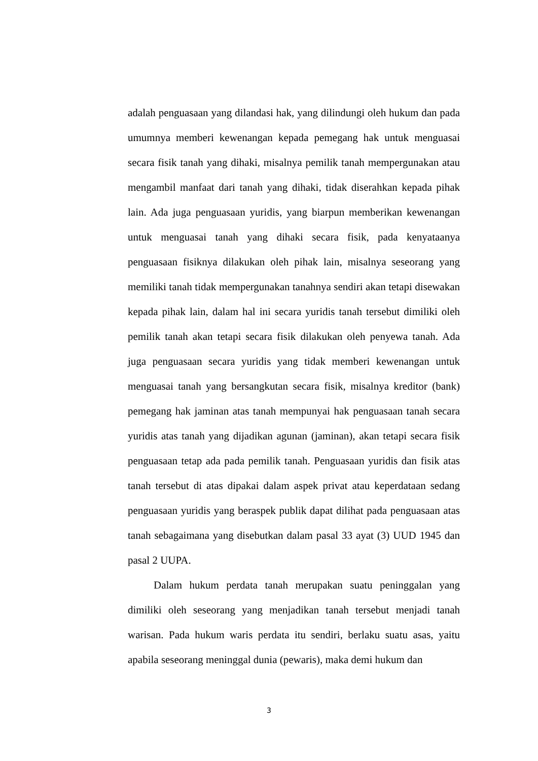adalah penguasaan yang dilandasi hak, yang dilindungi oleh hukum dan pada umumnya memberi kewenangan kepada pemegang hak untuk menguasai secara fisik tanah yang dihaki, misalnya pemilik tanah mempergunakan atau mengambil manfaat dari tanah yang dihaki, tidak diserahkan kepada pihak lain. Ada juga penguasaan yuridis, yang biarpun memberikan kewenangan untuk menguasai tanah yang dihaki secara fisik, pada kenyataanya penguasaan fisiknya dilakukan oleh pihak lain, misalnya seseorang yang memiliki tanah tidak mempergunakan tanahnya sendiri akan tetapi disewakan kepada pihak lain, dalam hal ini secara yuridis tanah tersebut dimiliki oleh pemilik tanah akan tetapi secara fisik dilakukan oleh penyewa tanah. Ada juga penguasaan secara yuridis yang tidak memberi kewenangan untuk menguasai tanah yang bersangkutan secara fisik, misalnya kreditor (bank) pemegang hak jaminan atas tanah mempunyai hak penguasaan tanah secara yuridis atas tanah yang dijadikan agunan (jaminan), akan tetapi secara fisik penguasaan tetap ada pada pemilik tanah. Penguasaan yuridis dan fisik atas tanah tersebut di atas dipakai dalam aspek privat atau keperdataan sedang penguasaan yuridis yang beraspek publik dapat dilihat pada penguasaan atas tanah sebagaimana yang disebutkan dalam pasal 33 ayat (3) UUD 1945 dan pasal 2 UUPA.
Dalam hukum perdata tanah merupakan suatu peninggalan yang dimiliki oleh seseorang yang menjadikan tanah tersebut menjadi tanah warisan. Pada hukum waris perdata itu sendiri, berlaku suatu asas, yaitu apabila seseorang meninggal dunia (pewaris), maka demi hukum dan
3